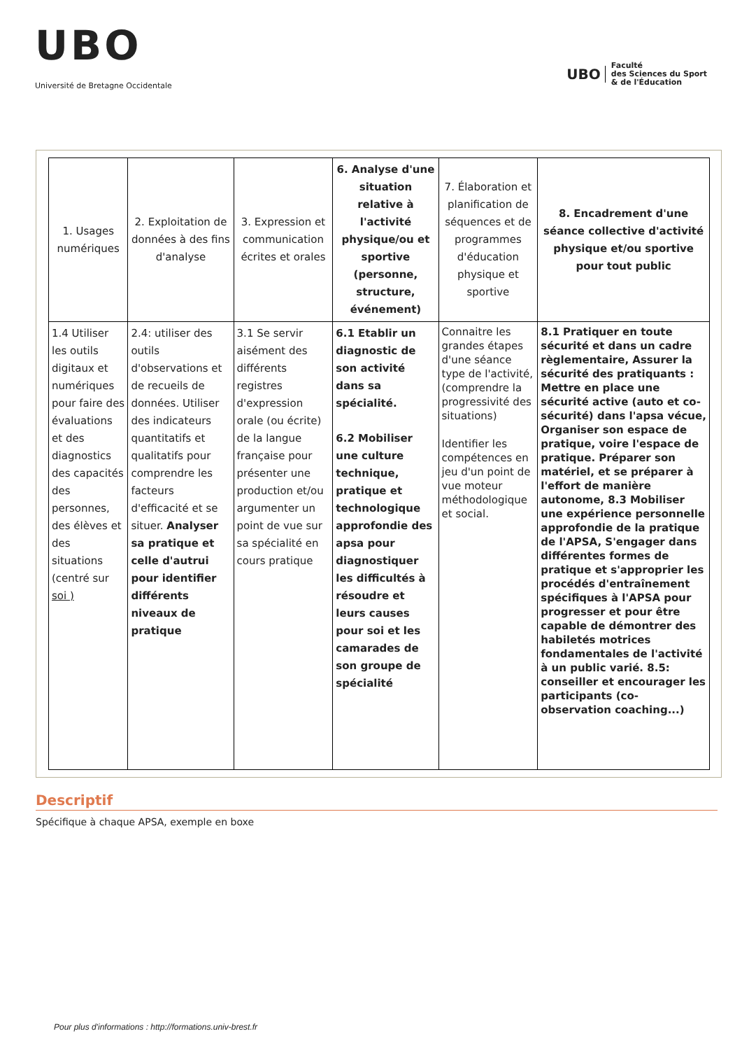UBO
Université de Bretagne Occidentale
UBO Faculté
des Sciences du Sport
& de l'Éducation
| 1. Usages numériques | 2. Exploitation de données à des fins d'analyse | 3. Expression et communication écrites et orales | 6. Analyse d'une situation relative à l'activité physique/ou et sportive (personne, structure, événement) | 7. Élaboration et planification de séquences et de programmes d'éducation physique et sportive | 8. Encadrement d'une séance collective d'activité physique et/ou sportive pour tout public |
| --- | --- | --- | --- | --- | --- |
| 1.4 Utiliser les outils digitaux et numériques pour faire des évaluations et des diagnostics des capacités des personnes, des élèves et des situations (centré sur soi ) | 2.4: utiliser des outils d'observations et de recueils de données. Utiliser des indicateurs quantitatifs et qualitatifs pour comprendre les facteurs d'efficacité et se situer. Analyser sa pratique et celle d'autrui pour identifier différents niveaux de pratique | 3.1 Se servir aisément des différents registres d'expression orale (ou écrite) de la langue française pour présenter une production et/ou argumenter un point de vue sur sa spécialité en cours pratique | 6.1 Etablir un diagnostic de son activité dans sa spécialité. 6.2 Mobiliser une culture technique, pratique et technologique approfondie des apsa pour diagnostiquer les difficultés à résoudre et leurs causes pour soi et les camarades de son groupe de spécialité | Connaitre les grandes étapes d'une séance type de l'activité, (comprendre la progressivité des situations) Identifier les compétences en jeu d'un point de vue moteur méthodologique et social. | 8.1 Pratiquer en toute sécurité et dans un cadre règlementaire, Assurer la sécurité des pratiquants : Mettre en place une sécurité active (auto et co-sécurité) dans l'apsa vécue, Organiser son espace de pratique, voire l'espace de pratique. Préparer son matériel, et se préparer à l'effort de manière autonome, 8.3 Mobiliser une expérience personnelle approfondie de la pratique de l'APSA, S'engager dans différentes formes de pratique et s'approprier les procédés d'entraînement spécifiques à l'APSA pour progresser et pour être capable de démontrer des habiletés motrices fondamentales de l'activité à un public varié. 8.5: conseiller et encourager les participants (co-observation coaching...) |
Descriptif
Spécifique à chaque APSA, exemple en boxe
Pour plus d'informations : http://formations.univ-brest.fr